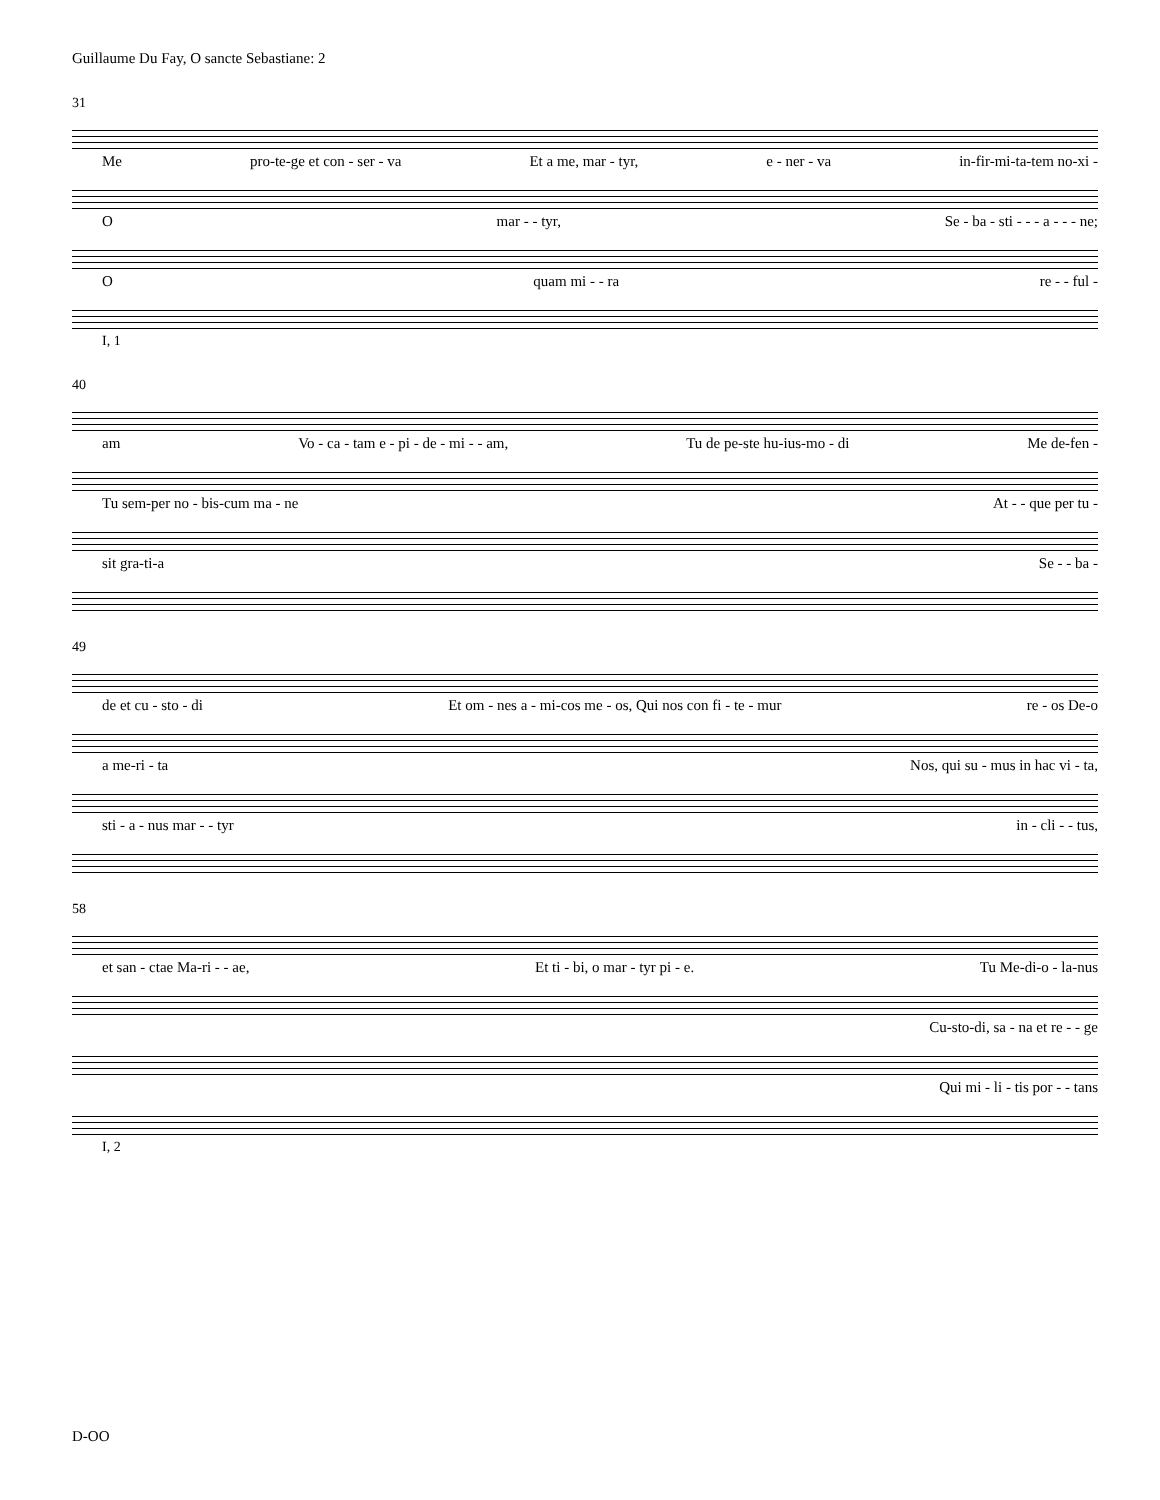Guillaume Du Fay, O sancte Sebastiane: 2
31
Me pro-te-ge et con - ser - va Et a me, mar - tyr, e - ner - va in-fir-mi-ta-tem no-xi -
Omar - - tyr, Se - ba - sti - - - a - - - ne;
Oquam mi - - ra re - - ful -
I, 1
40
am Vo - ca - tam e - pi - de - mi - - am, Tu de pe-ste hu-ius-mo - di Me de-fen -
Tu sem-per no - bis-cum ma - ne At - - que per tu -
sit gra-ti-a Se - - ba -
49
de et cu - sto - di Et om - nes a - mi-cos me - os, Qui nos con fi - te - mur re - os De-o
a me-ri - ta Nos, qui su - mus in hac vi - ta,
sti - a - nus mar - - tyr in - cli - - tus,
58
et san - ctae Ma-ri - - ae, Et ti - bi, o mar - tyr pi - e. Tu Me-di-o - la-nus
Cu-sto-di, sa - na et re - - ge
Qui mi - li - tis por - - tans
I, 2
D-OO